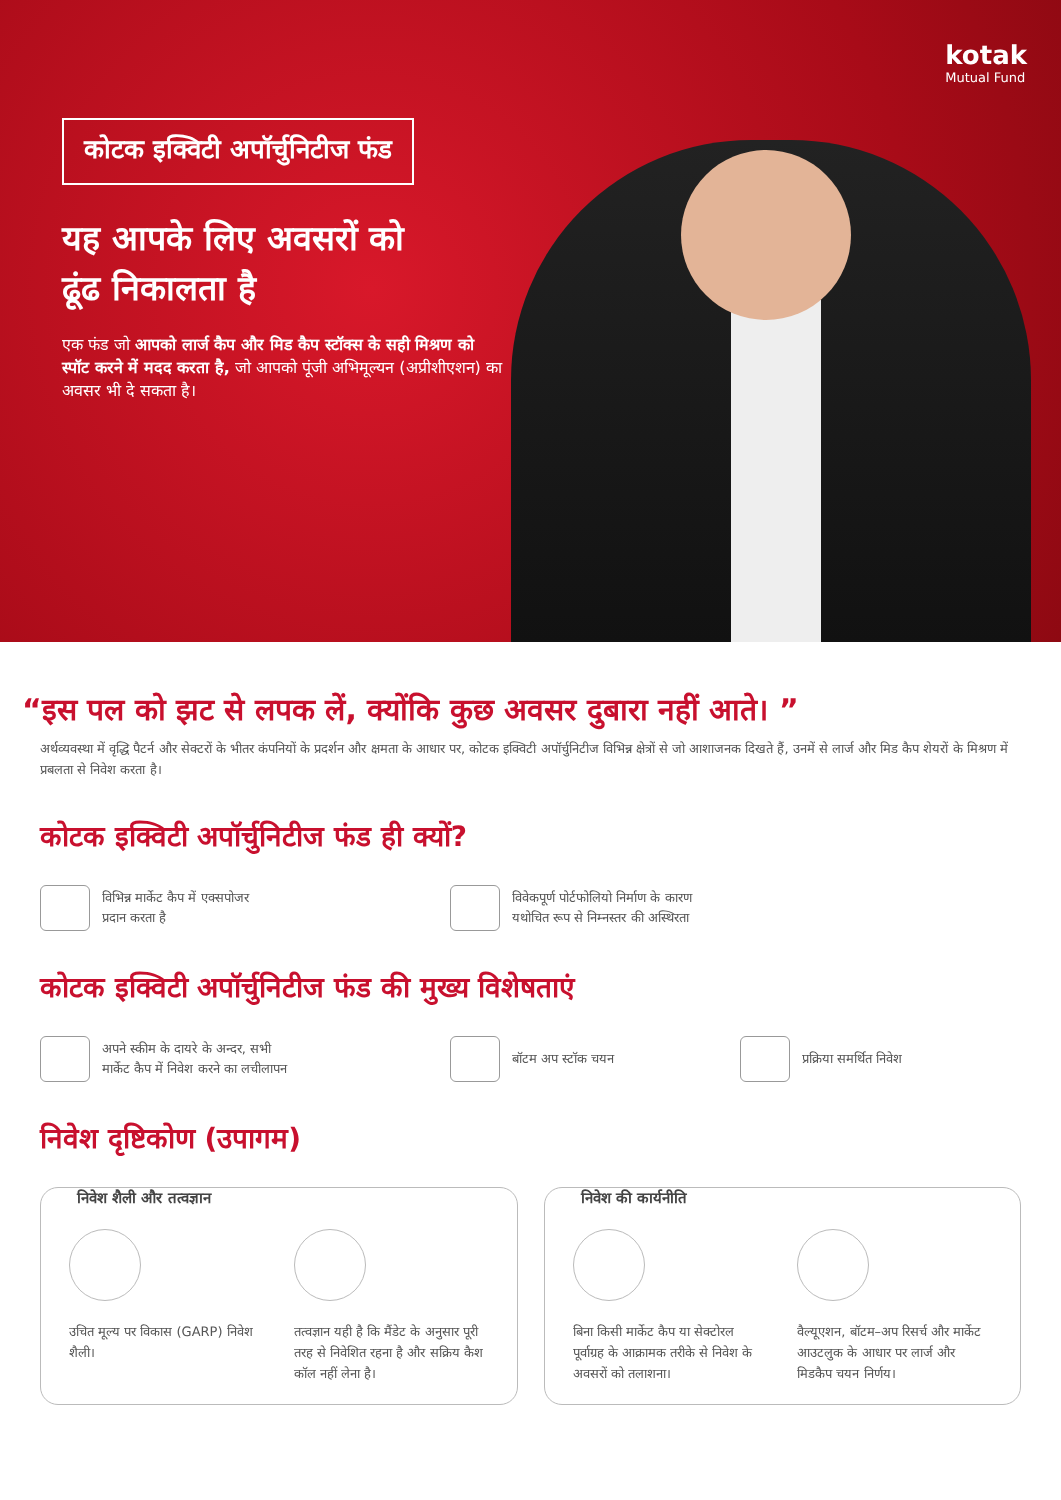kotak
Mutual Fund
कोटक इक्विटी अपॉर्चुनिटीज फंड
यह आपके लिए अवसरों को
ढूंढ निकालता है
एक फंड जो आपको लार्ज कैप और मिड कैप स्टॉक्स के सही मिश्रण को स्पॉट करने में मदद करता है, जो आपको पूंजी अभिमूल्यन (अप्रीशीएशन) का अवसर भी दे सकता है।
“इस पल को झट से लपक लें, क्योंकि कुछ अवसर दुबारा नहीं आते। ”
अर्थव्यवस्था में वृद्धि पैटर्न और सेक्टरों के भीतर कंपनियों के प्रदर्शन और क्षमता के आधार पर, कोटक इक्विटी अपॉर्चुनिटीज विभिन्न क्षेत्रों से जो आशाजनक दिखते हैं, उनमें से लार्ज और मिड कैप शेयरों के मिश्रण में प्रबलता से निवेश करता है।
कोटक इक्विटी अपॉर्चुनिटीज फंड ही क्यों?
विभिन्न मार्केट कैप में एक्सपोजर
प्रदान करता है
विवेकपूर्ण पोर्टफोलियो निर्माण के कारण
यथोचित रूप से निम्नस्तर की अस्थिरता
कोटक इक्विटी अपॉर्चुनिटीज फंड की मुख्य विशेषताएं
अपने स्कीम के दायरे के अन्दर, सभी
मार्केट कैप में निवेश करने का लचीलापन
बॉटम अप स्टॉक चयन प्रक्रिया समर्थित निवेश
निवेश दृष्टिकोण (उपागम)
निवेश शैली और तत्वज्ञान
उचित मूल्य पर विकास (GARP) निवेश शैली।
तत्वज्ञान यही है कि मैंडेट के अनुसार पूरी तरह से निवेशित रहना है और सक्रिय कैश कॉल नहीं लेना है।
निवेश की कार्यनीति
बिना किसी मार्केट कैप या सेक्टोरल पूर्वाग्रह के आक्रामक तरीके से निवेश के अवसरों को तलाशना।
वैल्यूएशन, बॉटम–अप रिसर्च और मार्केट आउटलुक के आधार पर लार्ज और मिडकैप चयन निर्णय।